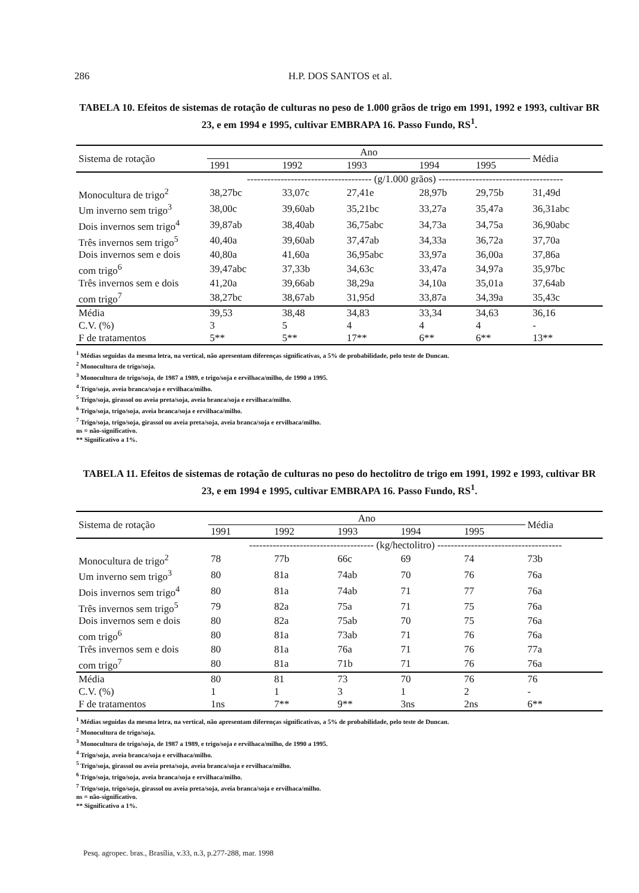286 H.P. DOS SANTOS et al.
TABELA 10. Efeitos de sistemas de rotação de culturas no peso de 1.000 grãos de trigo em 1991, 1992 e 1993, cultivar BR 23, e em 1994 e 1995, cultivar EMBRAPA 16. Passo Fundo, RS<sup>1</sup>.
| Sistema de rotação | Ano | | | | | Média |
| --- | --- | --- | --- | --- | --- | --- |
| | 1991 | 1992 | 1993 | 1994 | 1995 | |
| | ------------------------------------- (g/1.000 grãos) ------------------------------------- | | | | | |
| Monocultura de trigo<sup>2</sup> | 38,27bc | 33,07c | 27,41e | 28,97b | 29,75b | 31,49d |
| Um inverno sem trigo<sup>3</sup> | 38,00c | 39,60ab | 35,21bc | 33,27a | 35,47a | 36,31abc |
| Dois invernos sem trigo<sup>4</sup> | 39,87ab | 38,40ab | 36,75abc | 34,73a | 34,75a | 36,90abc |
| Três invernos sem trigo<sup>5</sup> | 40,40a | 39,60ab | 37,47ab | 34,33a | 36,72a | 37,70a |
| Dois invernos sem e dois | 40,80a | 41,60a | 36,95abc | 33,97a | 36,00a | 37,86a |
| com trigo<sup>6</sup> | 39,47abc | 37,33b | 34,63c | 33,47a | 34,97a | 35,97bc |
| Três invernos sem e dois | 41,20a | 39,66ab | 38,29a | 34,10a | 35,01a | 37,64ab |
| com trigo<sup>7</sup> | 38,27bc | 38,67ab | 31,95d | 33,87a | 34,39a | 35,43c |
| Média | 39,53 | 38,48 | 34,83 | 33,34 | 34,63 | 36,16 |
| C.V. (%) | 3 | 5 | 4 | 4 | 4 | - |
| F de tratamentos | 5** | 5** | 17** | 6** | 6** | 13** |
<sup>1</sup> Médias seguidas da mesma letra, na vertical, não apresentam diferenças significativas, a 5% de probabilidade, pelo teste de Duncan.
<sup>2</sup> Monocultura de trigo/soja.
<sup>3</sup> Monocultura de trigo/soja, de 1987 a 1989, e trigo/soja e ervilhaca/milho, de 1990 a 1995.
<sup>4</sup> Trigo/soja, aveia branca/soja e ervilhaca/milho.
<sup>5</sup> Trigo/soja, girassol ou aveia preta/soja, aveia branca/soja e ervilhaca/milho.
<sup>6</sup> Trigo/soja, trigo/soja, aveia branca/soja e ervilhaca/milho.
<sup>7</sup> Trigo/soja, trigo/soja, girassol ou aveia preta/soja, aveia branca/soja e ervilhaca/milho.
ns = não-significativo.
** Significativo a 1%.
TABELA 11. Efeitos de sistemas de rotação de culturas no peso do hectolitro de trigo em 1991, 1992 e 1993, cultivar BR 23, e em 1994 e 1995, cultivar EMBRAPA 16. Passo Fundo, RS<sup>1</sup>.
| Sistema de rotação | Ano | | | | | Média |
| --- | --- | --- | --- | --- | --- | --- |
| | 1991 | 1992 | 1993 | 1994 | 1995 | |
| | ------------------------------------- (kg/hectolitro) ------------------------------------- | | | | | |
| Monocultura de trigo<sup>2</sup> | 78 | 77b | 66c | 69 | 74 | 73b |
| Um inverno sem trigo<sup>3</sup> | 80 | 81a | 74ab | 70 | 76 | 76a |
| Dois invernos sem trigo<sup>4</sup> | 80 | 81a | 74ab | 71 | 77 | 76a |
| Três invernos sem trigo<sup>5</sup> | 79 | 82a | 75a | 71 | 75 | 76a |
| Dois invernos sem e dois | 80 | 82a | 75ab | 70 | 75 | 76a |
| com trigo<sup>6</sup> | 80 | 81a | 73ab | 71 | 76 | 76a |
| Três invernos sem e dois | 80 | 81a | 76a | 71 | 76 | 77a |
| com trigo<sup>7</sup> | 80 | 81a | 71b | 71 | 76 | 76a |
| Média | 80 | 81 | 73 | 70 | 76 | 76 |
| C.V. (%) | 1 | 1 | 3 | 1 | 2 | - |
| F de tratamentos | 1ns | 7** | 9** | 3ns | 2ns | 6** |
<sup>1</sup> Médias seguidas da mesma letra, na vertical, não apresentam diferenças significativas, a 5% de probabilidade, pelo teste de Duncan.
<sup>2</sup> Monocultura de trigo/soja.
<sup>3</sup> Monocultura de trigo/soja, de 1987 a 1989, e trigo/soja e ervilhaca/milho, de 1990 a 1995.
<sup>4</sup> Trigo/soja, aveia branca/soja e ervilhaca/milho.
<sup>5</sup> Trigo/soja, girassol ou aveia preta/soja, aveia branca/soja e ervilhaca/milho.
<sup>6</sup> Trigo/soja, trigo/soja, aveia branca/soja e ervilhaca/milho.
<sup>7</sup> Trigo/soja, trigo/soja, girassol ou aveia preta/soja, aveia branca/soja e ervilhaca/milho.
ns = não-significativo.
** Significativo a 1%.
Pesq. agropec. bras., Brasília, v.33, n.3, p.277-288, mar. 1998